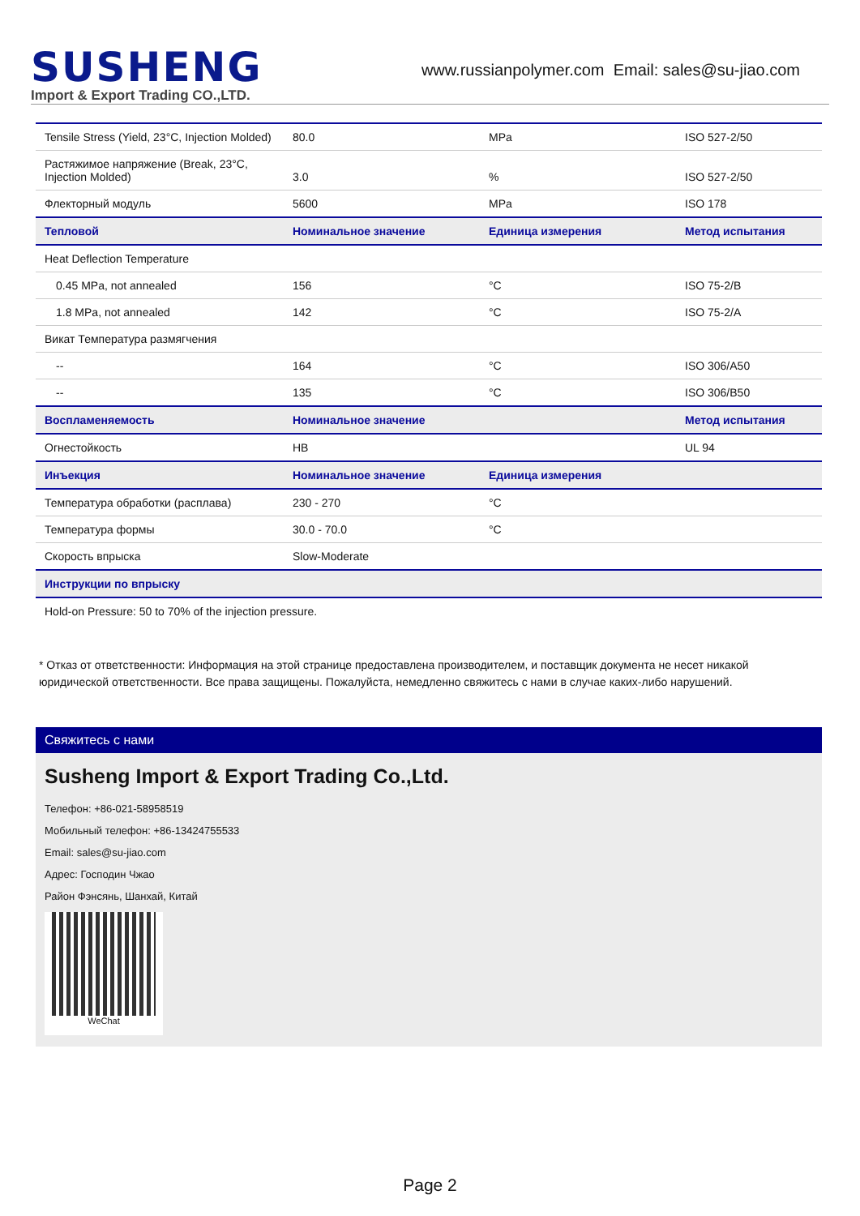SUSHENG
Import & Export Trading CO.,LTD.
www.russianpolymer.com Email: sales@su-jiao.com
| Tensile Stress (Yield, 23°C, Injection Molded) | 80.0 | MPa | ISO 527-2/50 |
| Растяжимое напряжение (Break, 23°C, Injection Molded) | 3.0 | % | ISO 527-2/50 |
| Флекторный модуль | 5600 | MPa | ISO 178 |
| Тепловой | Номинальное значение | Единица измерения | Метод испытания |
| Heat Deflection Temperature | | | |
| 0.45 MPa, not annealed | 156 | °C | ISO 75-2/B |
| 1.8 MPa, not annealed | 142 | °C | ISO 75-2/A |
| Викат Температура размягчения | | | |
| -- | 164 | °C | ISO 306/A50 |
| -- | 135 | °C | ISO 306/B50 |
| Воспламеняемость | Номинальное значение | | Метод испытания |
| Огнестойкость | HB | | UL 94 |
| Инъекция | Номинальное значение | Единица измерения | |
| Температура обработки (расплава) | 230 - 270 | °C | |
| Температура формы | 30.0 - 70.0 | °C | |
| Скорость впрыска | Slow-Moderate | | |
| Инструкции по впрыску | | | |
| Hold-on Pressure: 50 to 70% of the injection pressure. | | | |
* Отказ от ответственности: Информация на этой странице предоставлена производителем, и поставщик документа не несет никакой юридической ответственности. Все права защищены. Пожалуйста, немедленно свяжитесь с нами в случае каких-либо нарушений.
Свяжитесь с нами
Susheng Import & Export Trading Co.,Ltd.
Телефон: +86-021-58958519
Мобильный телефон: +86-13424755533
Email: sales@su-jiao.com
Адрес: Господин Чжао
Район Фэнсянь, Шанхай, Китай
WeChat
Page 2